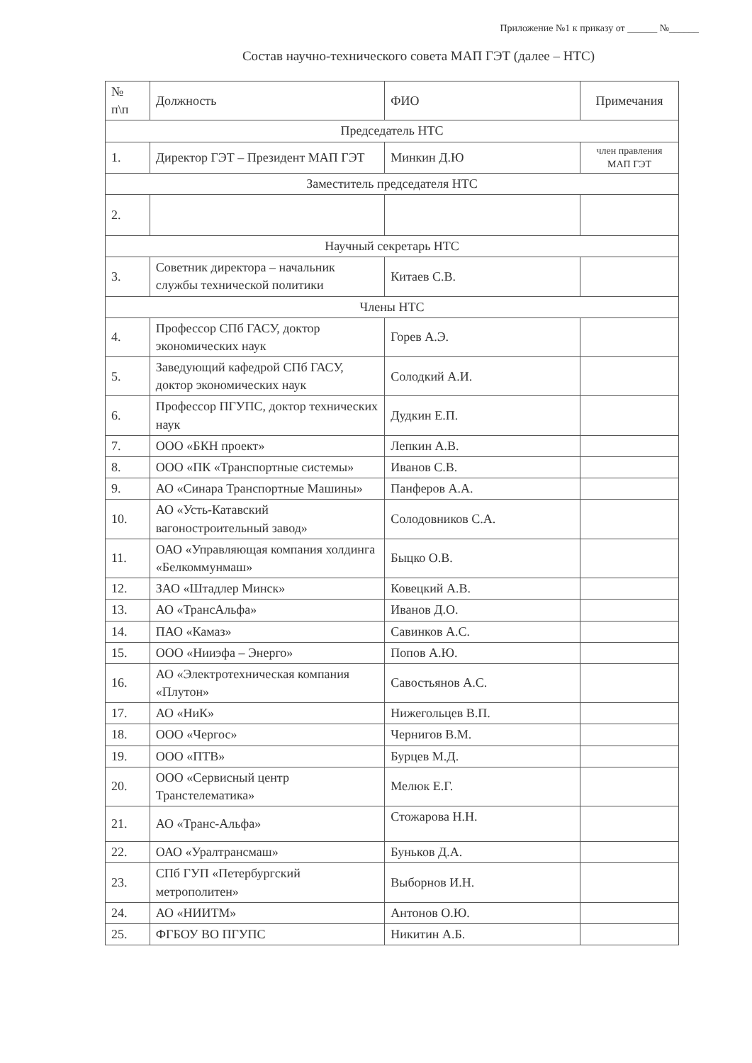Приложение №1 к приказу от ______ №______
Состав научно-технического совета МАП ГЭТ (далее – НТС)
| № п\п | Должность | ФИО | Примечания |
| --- | --- | --- | --- |
| Председатель НТС | | | |
| 1. | Директор ГЭТ – Президент МАП ГЭТ | Минкин Д.Ю | член правления МАП ГЭТ |
| Заместитель председателя НТС | | | |
| 2. | | | |
| Научный секретарь НТС | | | |
| 3. | Советник директора – начальник службы технической политики | Китаев С.В. | |
| Члены НТС | | | |
| 4. | Профессор СПб ГАСУ, доктор экономических наук | Горев А.Э. | |
| 5. | Заведующий кафедрой СПб ГАСУ, доктор экономических наук | Солодкий А.И. | |
| 6. | Профессор ПГУПС, доктор технических наук | Дудкин Е.П. | |
| 7. | ООО «БКН проект» | Лепкин А.В. | |
| 8. | ООО «ПК «Транспортные системы» | Иванов С.В. | |
| 9. | АО «Синара Транспортные Машины» | Панферов А.А. | |
| 10. | АО «Усть-Катавский вагоностроительный завод» | Солодовников С.А. | |
| 11. | ОАО «Управляющая компания холдинга «Белкоммунмаш» | Быцко О.В. | |
| 12. | ЗАО «Штадлер Минск» | Ковецкий А.В. | |
| 13. | АО «ТрансАльфа» | Иванов Д.О. | |
| 14. | ПАО «Камаз» | Савинков А.С. | |
| 15. | ООО «Нииэфа – Энерго» | Попов А.Ю. | |
| 16. | АО «Электротехническая компания «Плутон» | Савостьянов А.С. | |
| 17. | АО «НиК» | Нижегольцев В.П. | |
| 18. | ООО «Чергос» | Чернигов В.М. | |
| 19. | ООО «ПТВ» | Бурцев М.Д. | |
| 20. | ООО «Сервисный центр Транстелематика» | Мелюк Е.Г. | |
| 21. | АО «Транс-Альфа» | Стожарова Н.Н. | |
| 22. | ОАО «Уралтрансмаш» | Буньков Д.А. | |
| 23. | СПб ГУП «Петербургский метрополитен» | Выборнов И.Н. | |
| 24. | АО «НИИТМ» | Антонов О.Ю. | |
| 25. | ФГБОУ ВО ПГУПС | Никитин А.Б. | |